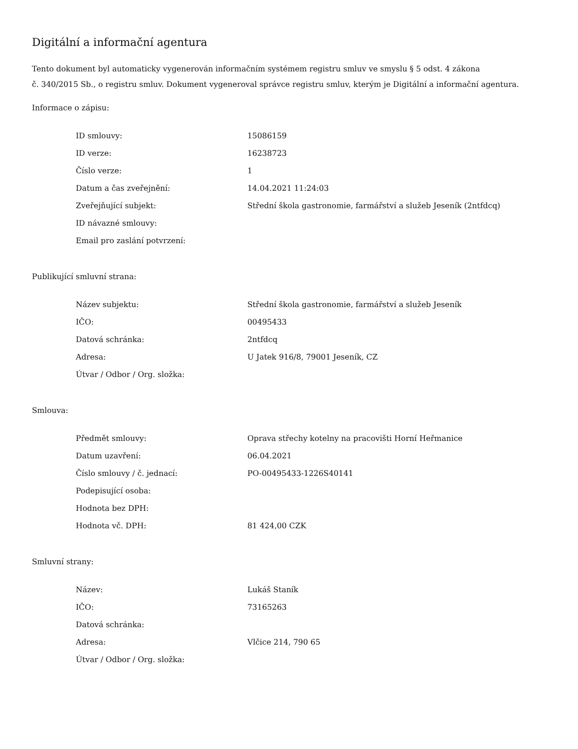Digitální a informační agentura
Tento dokument byl automaticky vygenerován informačním systémem registru smluv ve smyslu § 5 odst. 4 zákona
č. 340/2015 Sb., o registru smluv. Dokument vygeneroval správce registru smluv, kterým je Digitální a informační agentura.
Informace o zápisu:
| ID smlouvy: | 15086159 |
| ID verze: | 16238723 |
| Číslo verze: | 1 |
| Datum a čas zveřejnění: | 14.04.2021 11:24:03 |
| Zveřejňující subjekt: | Střední škola gastronomie, farmářství a služeb Jeseník (2ntfdcq) |
| ID návazné smlouvy: | |
| Email pro zaslání potvrzení: | |
Publikující smluvní strana:
| Název subjektu: | Střední škola gastronomie, farmářství a služeb Jeseník |
| IČO: | 00495433 |
| Datová schránka: | 2ntfdcq |
| Adresa: | U Jatek 916/8, 79001 Jeseník, CZ |
| Útvar / Odbor / Org. složka: | |
Smlouva:
| Předmět smlouvy: | Oprava střechy kotelny na pracovišti Horní Heřmanice |
| Datum uzavření: | 06.04.2021 |
| Číslo smlouvy / č. jednací: | PO-00495433-1226S40141 |
| Podepisující osoba: | |
| Hodnota bez DPH: | |
| Hodnota vč. DPH: | 81 424,00 CZK |
Smluvní strany:
| Název: | Lukáš Staník |
| IČO: | 73165263 |
| Datová schránka: | |
| Adresa: | Vlčice 214, 790 65 |
| Útvar / Odbor / Org. složka: | |